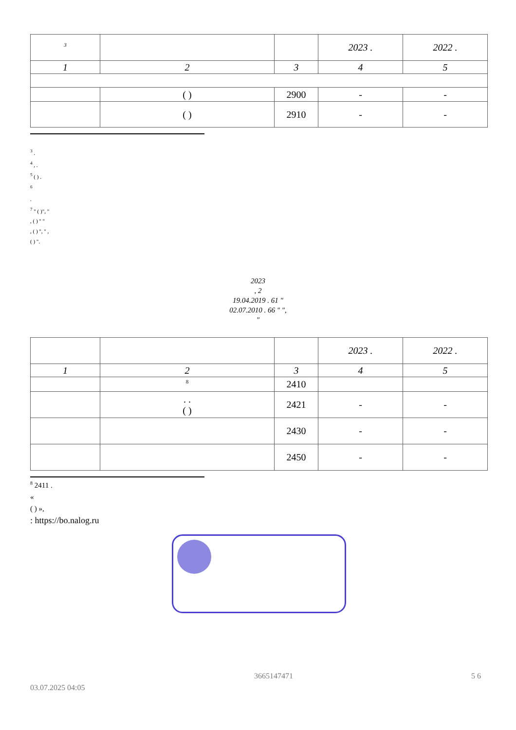| <sup>3</sup> | | | 2023 . | 2022 . |
| --- | --- | --- | --- | --- |
| 1 | 2 | 3 | 4 | 5 |
| | ( ) | 2900 | - | - |
| | ( ) | 2910 | - | - |
<sup>3</sup> .
<sup>4</sup> , .
<sup>5</sup> ( ) .
<sup>6</sup>
.
<sup>7</sup> " ( )", "
, ( ) " "
, ( ) ", " ,
( ) ".
2023
, 2
19.04.2019 . 61 "
02.07.2010 . 66 " ",
"
| | | | 2023 . | 2022 . |
| --- | --- | --- | --- | --- |
| 1 | 2 | 3 | 4 | 5 |
| | <sup>8</sup> | 2410 | | |
| | . . ( ) | 2421 | - | - |
| | | 2430 | - | - |
| | | 2450 | - | - |
<sup>8</sup> 2411 .
«
( ) »,
: https://bo.nalog.ru
3665147471 5 6
03.07.2025 04:05